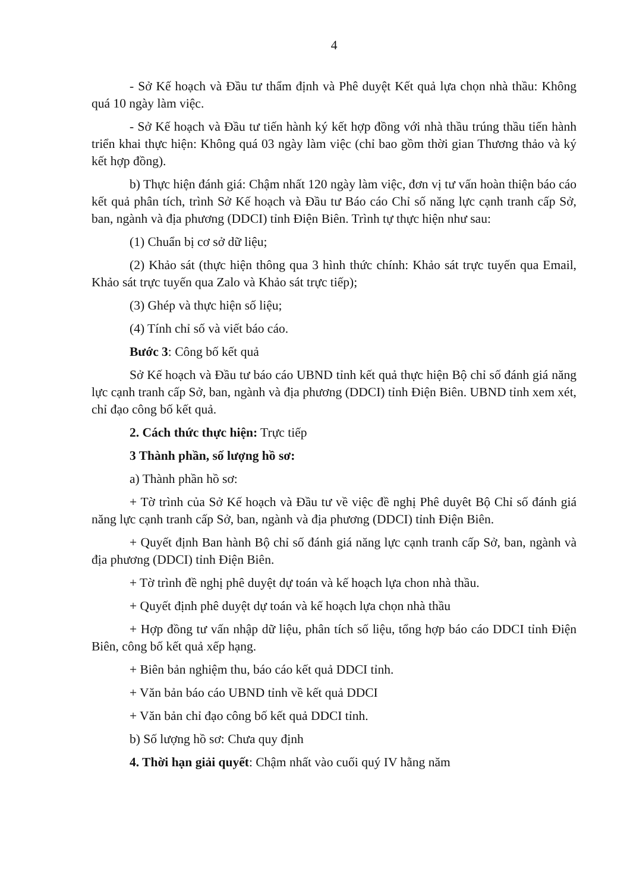4
- Sở Kế hoạch và Đầu tư thẩm định và Phê duyệt Kết quả lựa chọn nhà thầu: Không quá 10 ngày làm việc.
- Sở Kế hoạch và Đầu tư tiến hành ký kết hợp đồng với nhà thầu trúng thầu tiến hành triển khai thực hiện: Không quá 03 ngày làm việc (chỉ bao gồm thời gian Thương thảo và ký kết hợp đồng).
b) Thực hiện đánh giá: Chậm nhất 120 ngày làm việc, đơn vị tư vấn hoàn thiện báo cáo kết quả phân tích, trình Sở Kế hoạch và Đầu tư Báo cáo Chỉ số năng lực cạnh tranh cấp Sở, ban, ngành và địa phương (DDCI) tỉnh Điện Biên. Trình tự thực hiện như sau:
(1) Chuẩn bị cơ sở dữ liệu;
(2) Khảo sát (thực hiện thông qua 3 hình thức chính: Khảo sát trực tuyến qua Email, Khảo sát trực tuyến qua Zalo và Khảo sát trực tiếp);
(3) Ghép và thực hiện số liệu;
(4) Tính chỉ số và viết báo cáo.
Bước 3: Công bố kết quả
Sở Kế hoạch và Đầu tư báo cáo UBND tỉnh kết quả thực hiện Bộ chỉ số đánh giá năng lực cạnh tranh cấp Sở, ban, ngành và địa phương (DDCI) tỉnh Điện Biên. UBND tỉnh xem xét, chỉ đạo công bố kết quả.
2. Cách thức thực hiện: Trực tiếp
3 Thành phần, số lượng hồ sơ:
a) Thành phần hồ sơ:
+ Tờ trình của Sở Kế hoạch và Đầu tư về việc đề nghị Phê duyêt Bộ Chỉ số đánh giá năng lực cạnh tranh cấp Sở, ban, ngành và địa phương (DDCI) tỉnh Điện Biên.
+ Quyết định Ban hành Bộ chỉ số đánh giá năng lực cạnh tranh cấp Sở, ban, ngành và địa phương (DDCI) tỉnh Điện Biên.
+ Tờ trình đề nghị phê duyệt dự toán và kế hoạch lựa chon nhà thầu.
+ Quyết định phê duyệt dự toán và kế hoạch lựa chọn nhà thầu
+ Hợp đồng tư vấn nhập dữ liệu, phân tích số liệu, tổng hợp báo cáo DDCI tỉnh Điện Biên, công bố kết quả xếp hạng.
+ Biên bản nghiệm thu, báo cáo kết quả DDCI tỉnh.
+ Văn bản báo cáo UBND tỉnh về kết quả DDCI
+ Văn bản chỉ đạo công bố kết quả DDCI tỉnh.
b) Số lượng hồ sơ: Chưa quy định
4. Thời hạn giải quyết: Chậm nhất vào cuối quý IV hằng năm